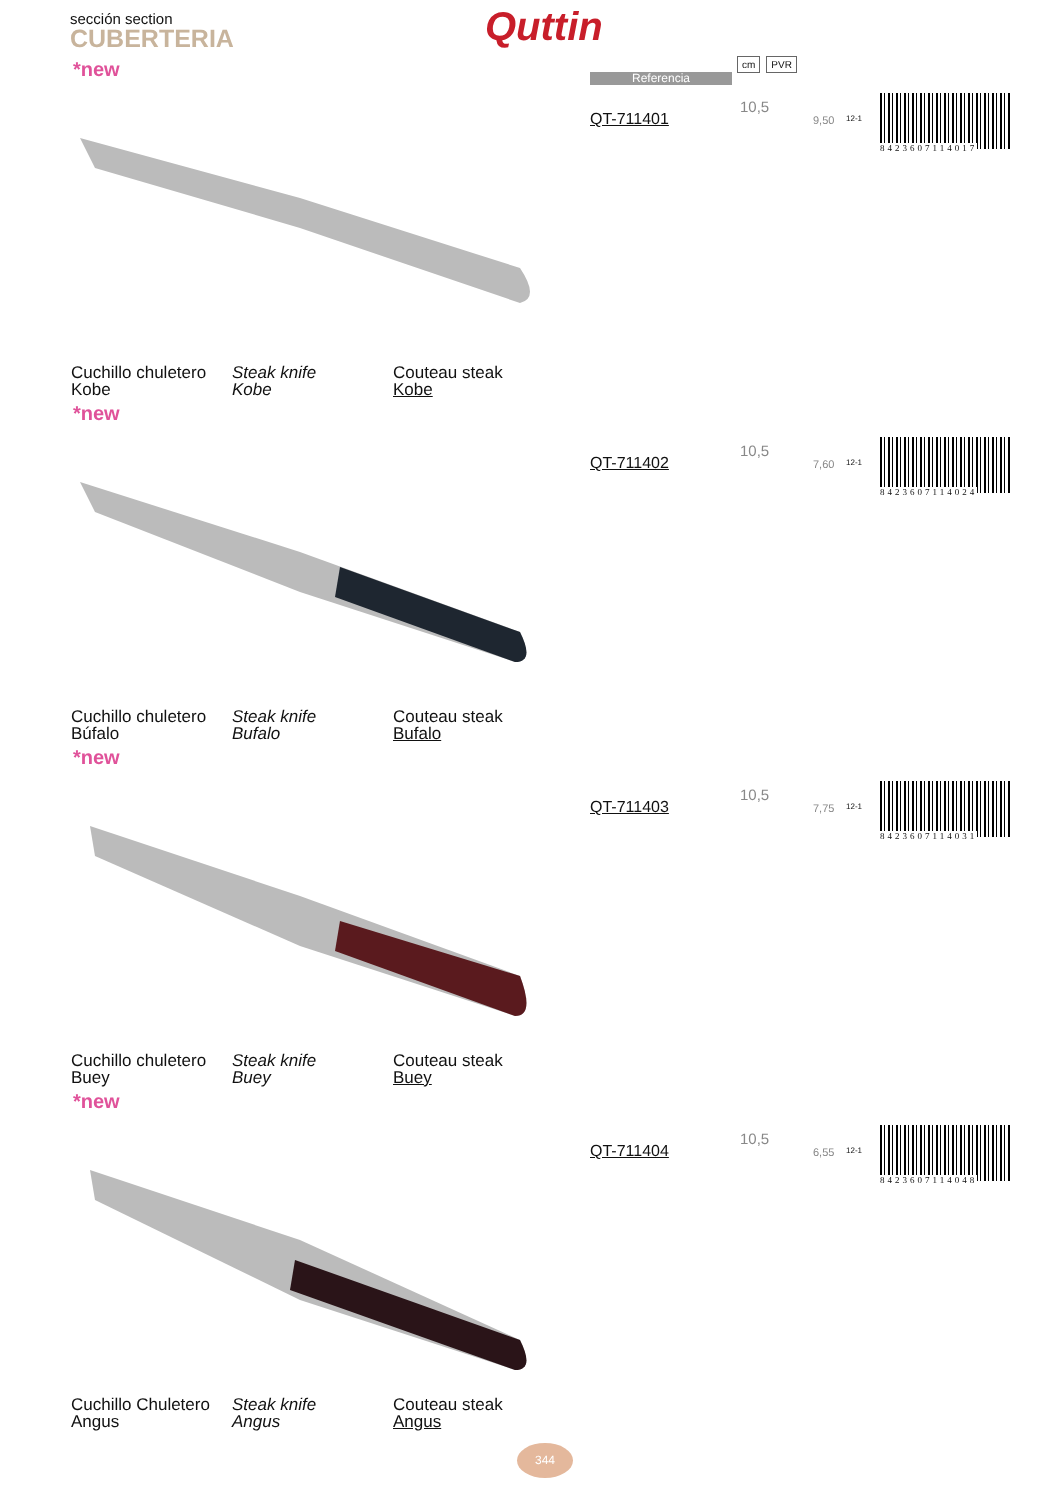sección section
CUBERTERIA Quttin
Referencia
cm PVR
*new
QT-711401
10,5
9,50 12-1
8423607114017
Cuchillo chuletero
Kobe
Steak knife
Kobe
Couteau steak
Kobe
*new
QT-711402
10,5
7,60 12-1
8423607114024
Cuchillo chuletero
Búfalo
Steak knife
Bufalo
Couteau steak
Bufalo
*new
QT-711403
10,5
7,75 12-1
8423607114031
Cuchillo chuletero
Buey
Steak knife
Buey
Couteau steak
Buey
*new
QT-711404
10,5
6,55 12-1
8423607114048
Cuchillo Chuletero
Angus
Steak knife
Angus
Couteau steak
Angus
344